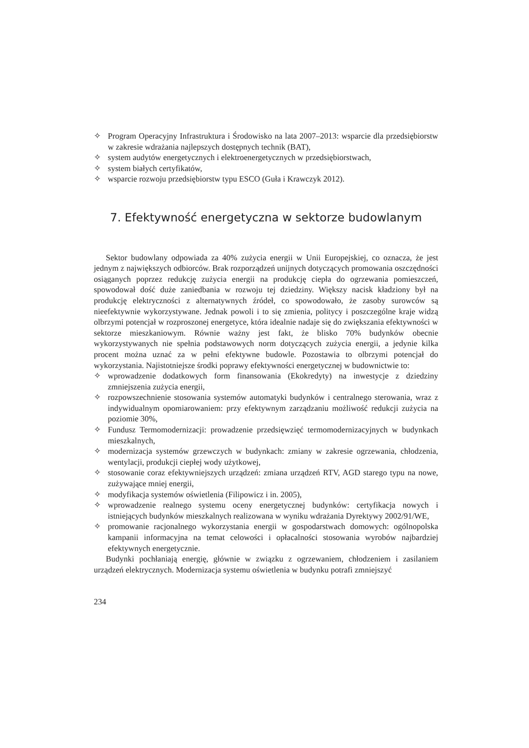✧ Program Operacyjny Infrastruktura i Środowisko na lata 2007–2013: wsparcie dla przedsiębiorstw w zakresie wdrażania najlepszych dostępnych technik (BAT),
✧ system audytów energetycznych i elektroenergetycznych w przedsiębiorstwach,
✧ system białych certyfikatów,
✧ wsparcie rozwoju przedsiębiorstw typu ESCO (Guła i Krawczyk 2012).
7. Efektywność energetyczna w sektorze budowlanym
Sektor budowlany odpowiada za 40% zużycia energii w Unii Europejskiej, co oznacza, że jest jednym z największych odbiorców. Brak rozporządzeń unijnych dotyczących promowania oszczędności osiąganych poprzez redukcję zużycia energii na produkcję ciepła do ogrzewania pomieszczeń, spowodował dość duże zaniedbania w rozwoju tej dziedziny. Większy nacisk kładziony był na produkcję elektryczności z alternatywnych źródeł, co spowodowało, że zasoby surowców są nieefektywnie wykorzystywane. Jednak powoli i to się zmienia, politycy i poszczególne kraje widzą olbrzymi potencjał w rozproszonej energetyce, która idealnie nadaje się do zwiększania efektywności w sektorze mieszkaniowym. Równie ważny jest fakt, że blisko 70% budynków obecnie wykorzystywanych nie spełnia podstawowych norm dotyczących zużycia energii, a jedynie kilka procent można uznać za w pełni efektywne budowle. Pozostawia to olbrzymi potencjał do wykorzystania. Najistotniejsze środki poprawy efektywności energetycznej w budownictwie to:
✧ wprowadzenie dodatkowych form finansowania (Ekokredyty) na inwestycje z dziedziny zmniejszenia zużycia energii,
✧ rozpowszechnienie stosowania systemów automatyki budynków i centralnego sterowania, wraz z indywidualnym opomiarowaniem: przy efektywnym zarządzaniu możliwość redukcji zużycia na poziomie 30%,
✧ Fundusz Termomodernizacji: prowadzenie przedsięwzięć termomodernizacyjnych w budynkach mieszkalnych,
✧ modernizacja systemów grzewczych w budynkach: zmiany w zakresie ogrzewania, chłodzenia, wentylacji, produkcji ciepłej wody użytkowej,
✧ stosowanie coraz efektywniejszych urządzeń: zmiana urządzeń RTV, AGD starego typu na nowe, zużywające mniej energii,
✧ modyfikacja systemów oświetlenia (Filipowicz i in. 2005),
✧ wprowadzenie realnego systemu oceny energetycznej budynków: certyfikacja nowych i istniejących budynków mieszkalnych realizowana w wyniku wdrażania Dyrektywy 2002/91/WE,
✧ promowanie racjonalnego wykorzystania energii w gospodarstwach domowych: ogólnopolska kampanii informacyjna na temat celowości i opłacalności stosowania wyrobów najbardziej efektywnych energetycznie.
Budynki pochłaniają energię, głównie w związku z ogrzewaniem, chłodzeniem i zasilaniem urządzeń elektrycznych. Modernizacja systemu oświetlenia w budynku potrafi zmniejszyć
234